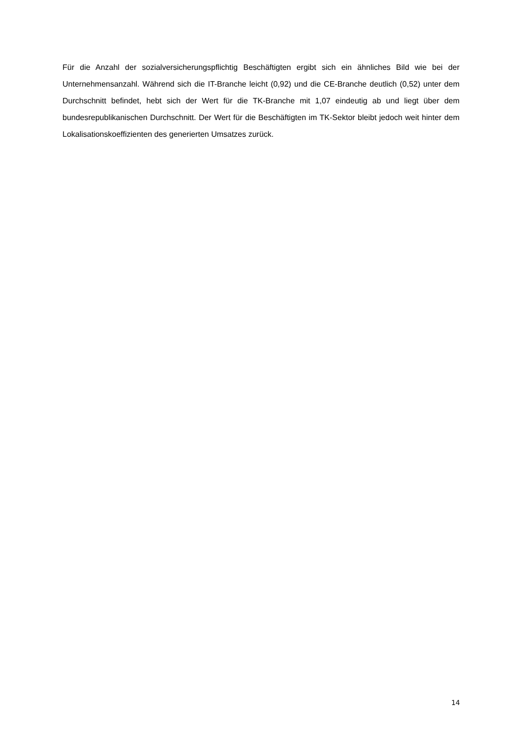Für die Anzahl der sozialversicherungspflichtig Beschäftigten ergibt sich ein ähnliches Bild wie bei der Unternehmensanzahl. Während sich die IT-Branche leicht (0,92) und die CE-Branche deutlich (0,52) unter dem Durchschnitt befindet, hebt sich der Wert für die TK-Branche mit 1,07 eindeutig ab und liegt über dem bundesrepublikanischen Durchschnitt. Der Wert für die Beschäftigten im TK-Sektor bleibt jedoch weit hinter dem Lokalisationskoeffizienten des generierten Umsatzes zurück.
14